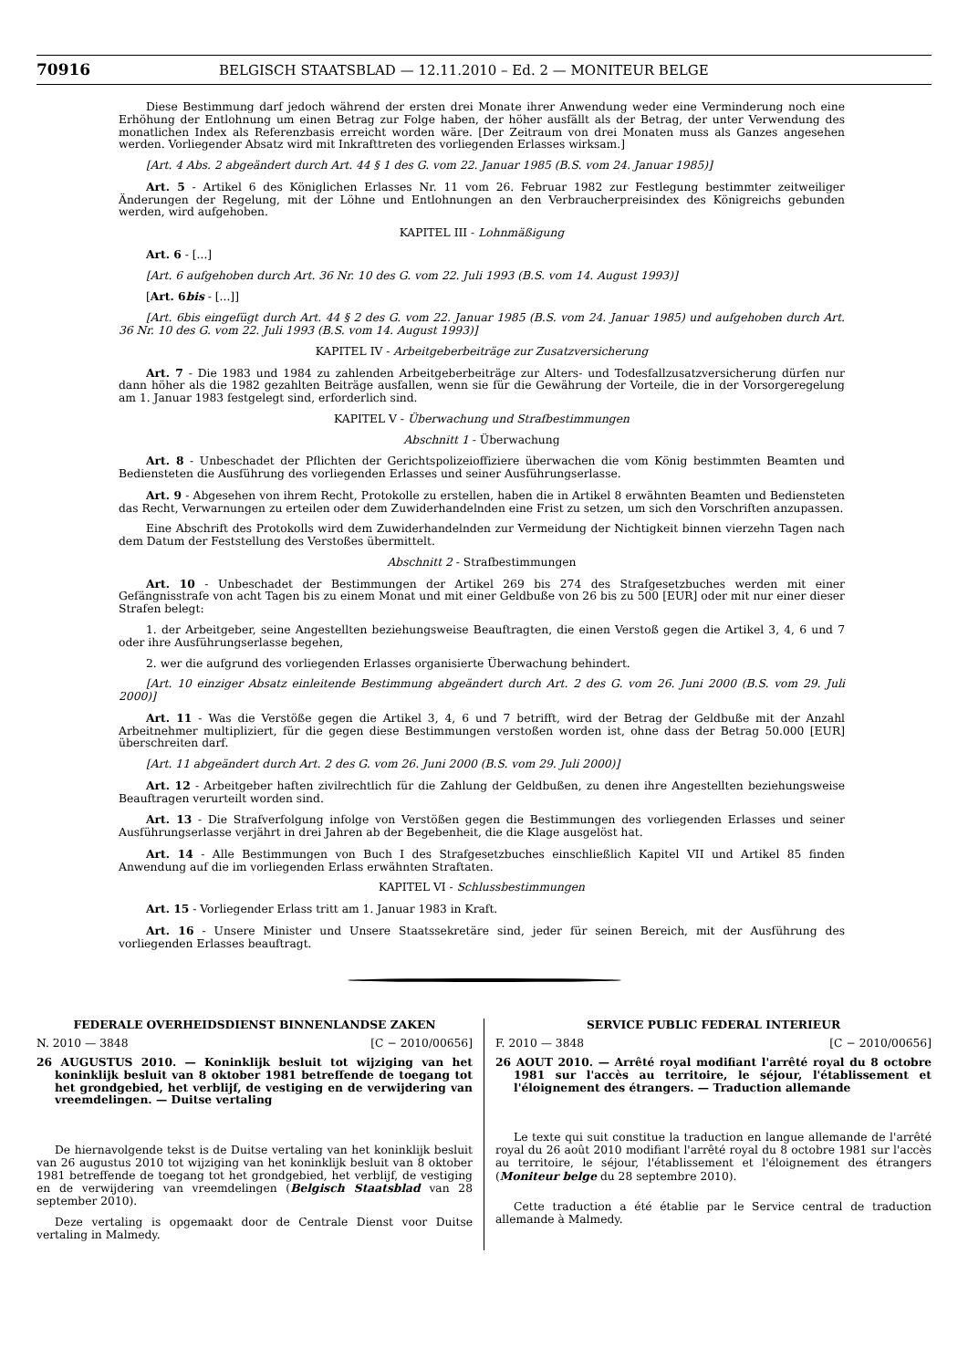70916 BELGISCH STAATSBLAD — 12.11.2010 – Ed. 2 — MONITEUR BELGE
Diese Bestimmung darf jedoch während der ersten drei Monate ihrer Anwendung weder eine Verminderung noch eine Erhöhung der Entlohnung um einen Betrag zur Folge haben, der höher ausfällt als der Betrag, der unter Verwendung des monatlichen Index als Referenzbasis erreicht worden wäre. [Der Zeitraum von drei Monaten muss als Ganzes angesehen werden. Vorliegender Absatz wird mit Inkrafttreten des vorliegenden Erlasses wirksam.]
[Art. 4 Abs. 2 abgeändert durch Art. 44 § 1 des G. vom 22. Januar 1985 (B.S. vom 24. Januar 1985)]
Art. 5 - Artikel 6 des Königlichen Erlasses Nr. 11 vom 26. Februar 1982 zur Festlegung bestimmter zeitweiliger Änderungen der Regelung, mit der Löhne und Entlohnungen an den Verbraucherpreisindex des Königreichs gebunden werden, wird aufgehoben.
KAPITEL III - Lohnmäßigung
Art. 6 - [...]
[Art. 6 aufgehoben durch Art. 36 Nr. 10 des G. vom 22. Juli 1993 (B.S. vom 14. August 1993)]
[Art. 6bis - [...]]
[Art. 6bis eingefügt durch Art. 44 § 2 des G. vom 22. Januar 1985 (B.S. vom 24. Januar 1985) und aufgehoben durch Art. 36 Nr. 10 des G. vom 22. Juli 1993 (B.S. vom 14. August 1993)]
KAPITEL IV - Arbeitgeberbeiträge zur Zusatzversicherung
Art. 7 - Die 1983 und 1984 zu zahlenden Arbeitgeberbeiträge zur Alters- und Todesfallzusatzversicherung dürfen nur dann höher als die 1982 gezahlten Beiträge ausfallen, wenn sie für die Gewährung der Vorteile, die in der Vorsorgeregelung am 1. Januar 1983 festgelegt sind, erforderlich sind.
KAPITEL V - Überwachung und Strafbestimmungen
Abschnitt 1 - Überwachung
Art. 8 - Unbeschadet der Pflichten der Gerichtspolizeioffiziere überwachen die vom König bestimmten Beamten und Bediensteten die Ausführung des vorliegenden Erlasses und seiner Ausführungserlasse.
Art. 9 - Abgesehen von ihrem Recht, Protokolle zu erstellen, haben die in Artikel 8 erwähnten Beamten und Bediensteten das Recht, Verwarnungen zu erteilen oder dem Zuwiderhandelnden eine Frist zu setzen, um sich den Vorschriften anzupassen.
Eine Abschrift des Protokolls wird dem Zuwiderhandelnden zur Vermeidung der Nichtigkeit binnen vierzehn Tagen nach dem Datum der Feststellung des Verstoßes übermittelt.
Abschnitt 2 - Strafbestimmungen
Art. 10 - Unbeschadet der Bestimmungen der Artikel 269 bis 274 des Strafgesetzbuches werden mit einer Gefängnisstrafe von acht Tagen bis zu einem Monat und mit einer Geldbuße von 26 bis zu 500 [EUR] oder mit nur einer dieser Strafen belegt:
1. der Arbeitgeber, seine Angestellten beziehungsweise Beauftragten, die einen Verstoß gegen die Artikel 3, 4, 6 und 7 oder ihre Ausführungserlasse begehen,
2. wer die aufgrund des vorliegenden Erlasses organisierte Überwachung behindert.
[Art. 10 einziger Absatz einleitende Bestimmung abgeändert durch Art. 2 des G. vom 26. Juni 2000 (B.S. vom 29. Juli 2000)]
Art. 11 - Was die Verstöße gegen die Artikel 3, 4, 6 und 7 betrifft, wird der Betrag der Geldbuße mit der Anzahl Arbeitnehmer multipliziert, für die gegen diese Bestimmungen verstoßen worden ist, ohne dass der Betrag 50.000 [EUR] überschreiten darf.
[Art. 11 abgeändert durch Art. 2 des G. vom 26. Juni 2000 (B.S. vom 29. Juli 2000)]
Art. 12 - Arbeitgeber haften zivilrechtlich für die Zahlung der Geldbußen, zu denen ihre Angestellten beziehungsweise Beauftragen verurteilt worden sind.
Art. 13 - Die Strafverfolgung infolge von Verstößen gegen die Bestimmungen des vorliegenden Erlasses und seiner Ausführungserlasse verjährt in drei Jahren ab der Begebenheit, die die Klage ausgelöst hat.
Art. 14 - Alle Bestimmungen von Buch I des Strafgesetzbuches einschließlich Kapitel VII und Artikel 85 finden Anwendung auf die im vorliegenden Erlass erwähnten Straftaten.
KAPITEL VI - Schlussbestimmungen
Art. 15 - Vorliegender Erlass tritt am 1. Januar 1983 in Kraft.
Art. 16 - Unsere Minister und Unsere Staatssekretäre sind, jeder für seinen Bereich, mit der Ausführung des vorliegenden Erlasses beauftragt.
FEDERALE OVERHEIDSDIENST BINNENLANDSE ZAKEN
N. 2010 — 3848 [C − 2010/00656]
26 AUGUSTUS 2010. — Koninklijk besluit tot wijziging van het koninklijk besluit van 8 oktober 1981 betreffende de toegang tot het grondgebied, het verblijf, de vestiging en de verwijdering van vreemdelingen. — Duitse vertaling
De hiernavolgende tekst is de Duitse vertaling van het koninklijk besluit van 26 augustus 2010 tot wijziging van het koninklijk besluit van 8 oktober 1981 betreffende de toegang tot het grondgebied, het verblijf, de vestiging en de verwijdering van vreemdelingen (Belgisch Staatsblad van 28 september 2010).
Deze vertaling is opgemaakt door de Centrale Dienst voor Duitse vertaling in Malmedy.
SERVICE PUBLIC FEDERAL INTERIEUR
F. 2010 — 3848 [C − 2010/00656]
26 AOUT 2010. — Arrêté royal modifiant l'arrêté royal du 8 octobre 1981 sur l'accès au territoire, le séjour, l'établissement et l'éloignement des étrangers. — Traduction allemande
Le texte qui suit constitue la traduction en langue allemande de l'arrêté royal du 26 août 2010 modifiant l'arrêté royal du 8 octobre 1981 sur l'accès au territoire, le séjour, l'établissement et l'éloignement des étrangers (Moniteur belge du 28 septembre 2010).
Cette traduction a été établie par le Service central de traduction allemande à Malmedy.